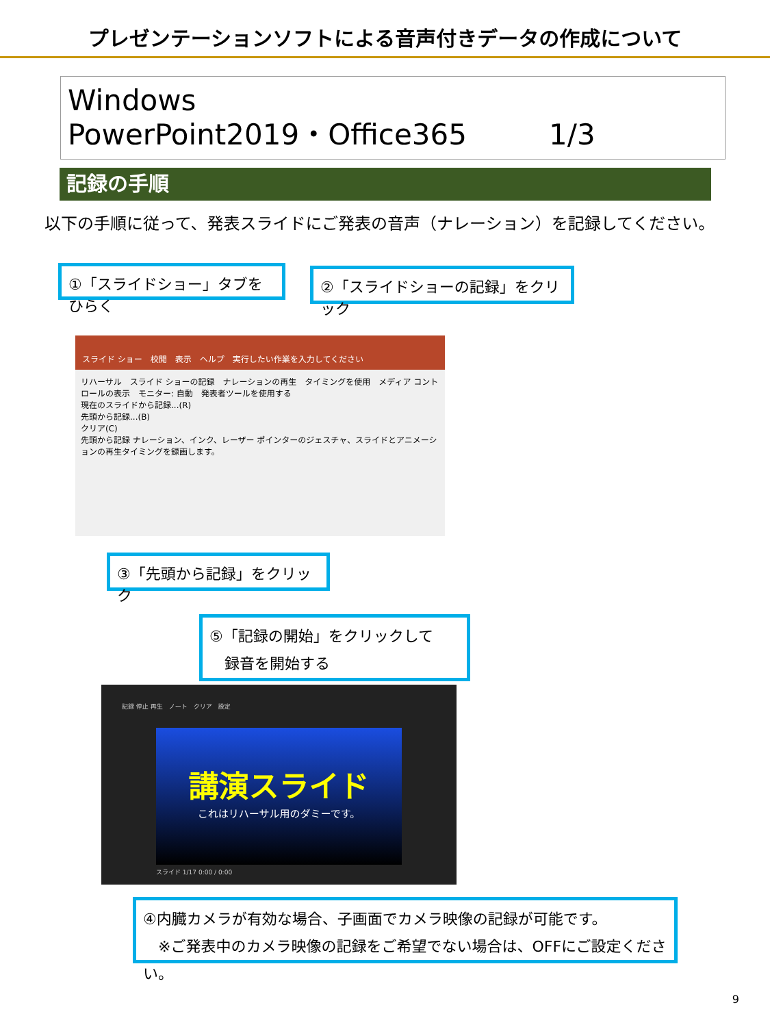プレゼンテーションソフトによる音声付きデータの作成について
Windows
PowerPoint2019・Office365 1/3
記録の手順
以下の手順に従って、発表スライドにご発表の音声（ナレーション）を記録してください。
スライド ショー　校閲　表示　ヘルプ　実行したい作業を入力してください
リハーサル　スライド ショーの記録　ナレーションの再生　タイミングを使用　メディア コントロールの表示　モニター: 自動　発表者ツールを使用する
現在のスライドから記録...(R)
先頭から記録...(B)
クリア(C)
先頭から記録 ナレーション、インク、レーザー ポインターのジェスチャ、スライドとアニメーションの再生タイミングを録画します。
①「スライドショー」タブをひらく
②「スライドショーの記録」をクリック
③「先頭から記録」をクリック
記録 停止 再生　ノート　クリア　設定
講演スライド
これはリハーサル用のダミーです。
スライド 1/17 0:00 / 0:00
⑤「記録の開始」をクリックして
　録音を開始する
④内臓カメラが有効な場合、子画面でカメラ映像の記録が可能です。
　※ご発表中のカメラ映像の記録をご希望でない場合は、OFFにご設定ください。
9